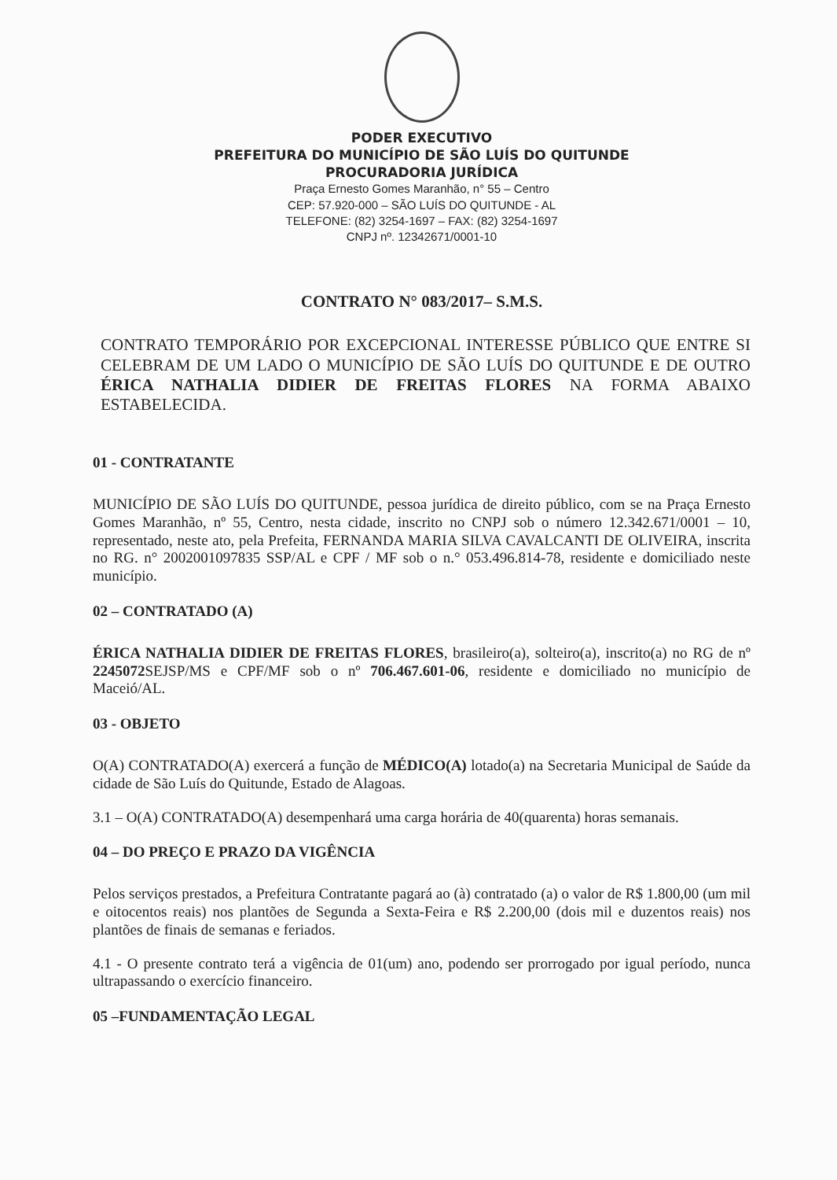PODER EXECUTIVO
PREFEITURA DO MUNICÍPIO DE SÃO LUÍS DO QUITUNDE
PROCURADORIA JURÍDICA
Praça Ernesto Gomes Maranhão, n° 55 – Centro
CEP: 57.920-000 – SÃO LUÍS DO QUITUNDE - AL
TELEFONE: (82) 3254-1697 – FAX: (82) 3254-1697
CNPJ nº. 12342671/0001-10
CONTRATO N° 083/2017– S.M.S.
CONTRATO TEMPORÁRIO POR EXCEPCIONAL INTERESSE PÚBLICO QUE ENTRE SI CELEBRAM DE UM LADO O MUNICÍPIO DE SÃO LUÍS DO QUITUNDE E DE OUTRO ÉRICA NATHALIA DIDIER DE FREITAS FLORES NA FORMA ABAIXO ESTABELECIDA.
01 - CONTRATANTE
MUNICÍPIO DE SÃO LUÍS DO QUITUNDE, pessoa jurídica de direito público, com se na Praça Ernesto Gomes Maranhão, nº 55, Centro, nesta cidade, inscrito no CNPJ sob o número 12.342.671/0001 – 10, representado, neste ato, pela Prefeita, FERNANDA MARIA SILVA CAVALCANTI DE OLIVEIRA, inscrita no RG. n° 2002001097835 SSP/AL e CPF / MF sob o n.° 053.496.814-78, residente e domiciliado neste município.
02 – CONTRATADO (A)
ÉRICA NATHALIA DIDIER DE FREITAS FLORES, brasileiro(a), solteiro(a), inscrito(a) no RG de nº 2245072 SEJSP/MS e CPF/MF sob o nº 706.467.601-06, residente e domiciliado no município de Maceió/AL.
03 - OBJETO
O(A) CONTRATADO(A) exercerá a função de MÉDICO(A) lotado(a) na Secretaria Municipal de Saúde da cidade de São Luís do Quitunde, Estado de Alagoas.
3.1 – O(A) CONTRATADO(A) desempenhará uma carga horária de 40(quarenta) horas semanais.
04 – DO PREÇO E PRAZO DA VIGÊNCIA
Pelos serviços prestados, a Prefeitura Contratante pagará ao (à) contratado (a) o valor de R$ 1.800,00 (um mil e oitocentos reais) nos plantões de Segunda a Sexta-Feira e R$ 2.200,00 (dois mil e duzentos reais) nos plantões de finais de semanas e feriados.
4.1 - O presente contrato terá a vigência de 01(um) ano, podendo ser prorrogado por igual período, nunca ultrapassando o exercício financeiro.
05 –FUNDAMENTAÇÃO LEGAL